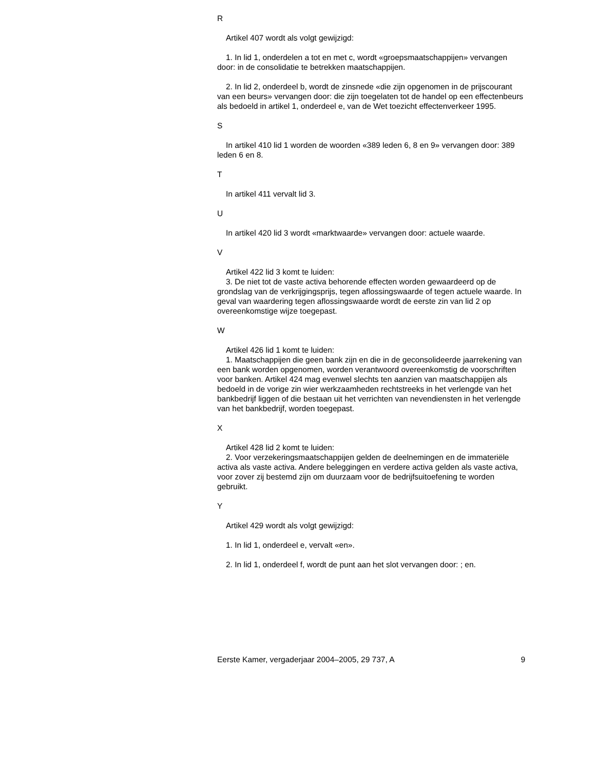R
Artikel 407 wordt als volgt gewijzigd:
1. In lid 1, onderdelen a tot en met c, wordt «groepsmaatschappijen» vervangen door: in de consolidatie te betrekken maatschappijen.
2. In lid 2, onderdeel b, wordt de zinsnede «die zijn opgenomen in de prijscourant van een beurs» vervangen door: die zijn toegelaten tot de handel op een effectenbeurs als bedoeld in artikel 1, onderdeel e, van de Wet toezicht effectenverkeer 1995.
S
In artikel 410 lid 1 worden de woorden «389 leden 6, 8 en 9» vervangen door: 389 leden 6 en 8.
T
In artikel 411 vervalt lid 3.
U
In artikel 420 lid 3 wordt «marktwaarde» vervangen door: actuele waarde.
V
Artikel 422 lid 3 komt te luiden:
3. De niet tot de vaste activa behorende effecten worden gewaardeerd op de grondslag van de verkrijgingsprijs, tegen aflossingswaarde of tegen actuele waarde. In geval van waardering tegen aflossingswaarde wordt de eerste zin van lid 2 op overeenkomstige wijze toegepast.
W
Artikel 426 lid 1 komt te luiden:
1. Maatschappijen die geen bank zijn en die in de geconsolideerde jaarrekening van een bank worden opgenomen, worden verantwoord overeenkomstig de voorschriften voor banken. Artikel 424 mag evenwel slechts ten aanzien van maatschappijen als bedoeld in de vorige zin wier werkzaamheden rechtstreeks in het verlengde van het bankbedrijf liggen of die bestaan uit het verrichten van nevendiensten in het verlengde van het bankbedrijf, worden toegepast.
X
Artikel 428 lid 2 komt te luiden:
2. Voor verzekeringsmaatschappijen gelden de deelnemingen en de immateriële activa als vaste activa. Andere beleggingen en verdere activa gelden als vaste activa, voor zover zij bestemd zijn om duurzaam voor de bedrijfsuitoefening te worden gebruikt.
Y
Artikel 429 wordt als volgt gewijzigd:
1. In lid 1, onderdeel e, vervalt «en».
2. In lid 1, onderdeel f, wordt de punt aan het slot vervangen door: ; en.
Eerste Kamer, vergaderjaar 2004–2005, 29 737, A 9